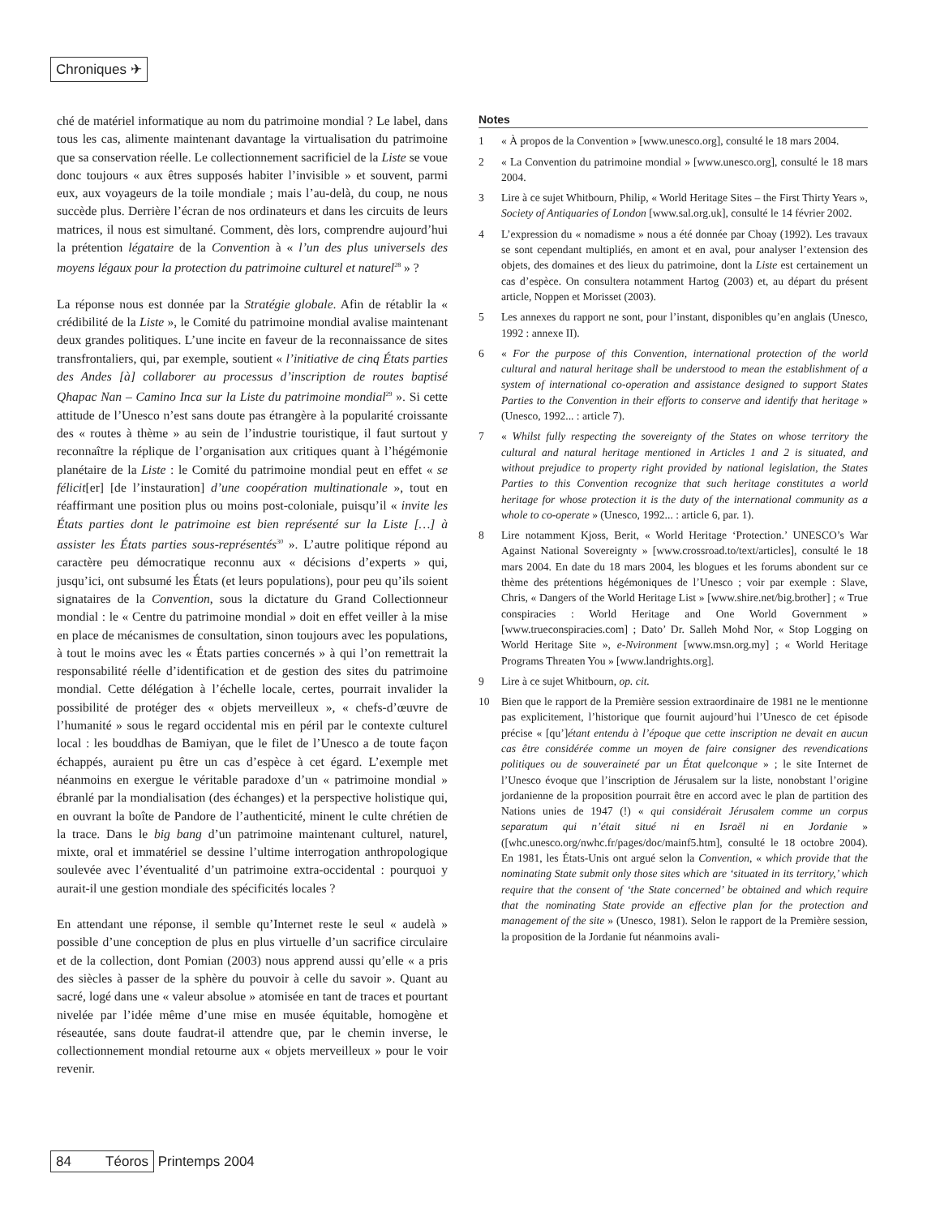Chroniques ✈
ché de matériel informatique au nom du patrimoine mondial ? Le label, dans tous les cas, alimente maintenant davantage la virtualisation du patrimoine que sa conservation réelle. Le collectionnement sacrificiel de la Liste se voue donc toujours « aux êtres supposés habiter l’invisible » et souvent, parmi eux, aux voyageurs de la toile mondiale ; mais l’au-delà, du coup, ne nous succède plus. Derrière l’écran de nos ordinateurs et dans les circuits de leurs matrices, il nous est simultané. Comment, dès lors, comprendre aujourd’hui la prétention légataire de la Convention à « l’un des plus universels des moyens légaux pour la protection du patrimoine culturel et naturel<sup>28</sup> » ?
La réponse nous est donnée par la Stratégie globale. Afin de rétablir la « crédibilité de la Liste », le Comité du patrimoine mondial avalise maintenant deux grandes politiques. L’une incite en faveur de la reconnaissance de sites transfrontaliers, qui, par exemple, soutient « l’initiative de cinq États parties des Andes [à] collaborer au processus d’inscription de routes baptisé Qhapac Nan – Camino Inca sur la Liste du patrimoine mondial<sup>29</sup> ». Si cette attitude de l’Unesco n’est sans doute pas étrangère à la popularité croissante des « routes à thème » au sein de l’industrie touristique, il faut surtout y reconnaître la réplique de l’organisation aux critiques quant à l’hégémonie planétaire de la Liste : le Comité du patrimoine mondial peut en effet « se félicit[er] [de l’instauration] d’une coopération multinationale », tout en réaffirmant une position plus ou moins post-coloniale, puisqu’il « invite les États parties dont le patrimoine est bien représenté sur la Liste […] à assister les États parties sous-représentés<sup>30</sup> ». L’autre politique répond au caractère peu démocratique reconnu aux « décisions d’experts » qui, jusqu’ici, ont subsumé les États (et leurs populations), pour peu qu’ils soient signataires de la Convention, sous la dictature du Grand Collectionneur mondial : le « Centre du patrimoine mondial » doit en effet veiller à la mise en place de mécanismes de consultation, sinon toujours avec les populations, à tout le moins avec les « États parties concernés » à qui l’on remettrait la responsabilité réelle d’identification et de gestion des sites du patrimoine mondial. Cette délégation à l’échelle locale, certes, pourrait invalider la possibilité de protéger des « objets merveilleux », « chefs-d’œuvre de l’humanité » sous le regard occidental mis en péril par le contexte culturel local : les bouddhas de Bamiyan, que le filet de l’Unesco a de toute façon échappés, auraient pu être un cas d’espèce à cet égard. L’exemple met néanmoins en exergue le véritable paradoxe d’un « patrimoine mondial » ébranlé par la mondialisation (des échanges) et la perspective holistique qui, en ouvrant la boîte de Pandore de l’authenticité, minent le culte chrétien de la trace. Dans le big bang d’un patrimoine maintenant culturel, naturel, mixte, oral et immatériel se dessine l’ultime interrogation anthropologique soulevée avec l’éventualité d’un patrimoine extra-occidental : pourquoi y aurait-il une gestion mondiale des spécificités locales ?
En attendant une réponse, il semble qu’Internet reste le seul « audelà » possible d’une conception de plus en plus virtuelle d’un sacrifice circulaire et de la collection, dont Pomian (2003) nous apprend aussi qu’elle « a pris des siècles à passer de la sphère du pouvoir à celle du savoir ». Quant au sacré, logé dans une « valeur absolue » atomisée en tant de traces et pourtant nivelée par l’idée même d’une mise en musée équitable, homogène et réseautée, sans doute faudrat-il attendre que, par le chemin inverse, le collectionnement mondial retourne aux « objets merveilleux » pour le voir revenir.
Notes
1 « À propos de la Convention » [www.unesco.org], consulté le 18 mars 2004.
2 « La Convention du patrimoine mondial » [www.unesco.org], consulté le 18 mars 2004.
3 Lire à ce sujet Whitbourn, Philip, « World Heritage Sites – the First Thirty Years », Society of Antiquaries of London [www.sal.org.uk], consulté le 14 février 2002.
4 L’expression du « nomadisme » nous a été donnée par Choay (1992). Les travaux se sont cependant multipliés, en amont et en aval, pour analyser l’extension des objets, des domaines et des lieux du patrimoine, dont la Liste est certainement un cas d’espèce. On consultera notamment Hartog (2003) et, au départ du présent article, Noppen et Morisset (2003).
5 Les annexes du rapport ne sont, pour l’instant, disponibles qu’en anglais (Unesco, 1992 : annexe II).
6 « For the purpose of this Convention, international protection of the world cultural and natural heritage shall be understood to mean the establishment of a system of international co-operation and assistance designed to support States Parties to the Convention in their efforts to conserve and identify that heritage » (Unesco, 1992... : article 7).
7 « Whilst fully respecting the sovereignty of the States on whose territory the cultural and natural heritage mentioned in Articles 1 and 2 is situated, and without prejudice to property right provided by national legislation, the States Parties to this Convention recognize that such heritage constitutes a world heritage for whose protection it is the duty of the international community as a whole to co-operate » (Unesco, 1992... : article 6, par. 1).
8 Lire notamment Kjoss, Berit, « World Heritage ‘Protection.’ UNESCO’s War Against National Sovereignty » [www.crossroad.to/text/articles], consulté le 18 mars 2004. En date du 18 mars 2004, les blogues et les forums abondent sur ce thème des prétentions hégémoniques de l’Unesco ; voir par exemple : Slave, Chris, « Dangers of the World Heritage List » [www.shire.net/big.brother] ; « True conspiracies : World Heritage and One World Government » [www.trueconspiracies.com] ; Dato’ Dr. Salleh Mohd Nor, « Stop Logging on World Heritage Site », e-Nvironment [www.msn.org.my] ; « World Heritage Programs Threaten You » [www.landrights.org].
9 Lire à ce sujet Whitbourn, op. cit.
10 Bien que le rapport de la Première session extraordinaire de 1981 ne le mentionne pas explicitement, l’historique que fournit aujourd’hui l’Unesco de cet épisode précise « [qu’]étant entendu à l’époque que cette inscription ne devait en aucun cas être considérée comme un moyen de faire consigner des revendications politiques ou de souveraineté par un État quelconque » ; le site Internet de l’Unesco évoque que l’inscription de Jérusalem sur la liste, nonobstant l’origine jordanienne de la proposition pourrait être en accord avec le plan de partition des Nations unies de 1947 (!) « qui considérait Jérusalem comme un corpus separatum qui n’était situé ni en Israël ni en Jordanie » ([whc.unesco.org/nwhc.fr/pages/doc/mainf5.htm], consulté le 18 octobre 2004). En 1981, les États-Unis ont argué selon la Convention, « which provide that the nominating State submit only those sites which are ‘situated in its territory,’ which require that the consent of ‘the State concerned’ be obtained and which require that the nominating State provide an effective plan for the protection and management of the site » (Unesco, 1981). Selon le rapport de la Première session, la proposition de la Jordanie fut néanmoins avali-
84 Téoros Printemps 2004